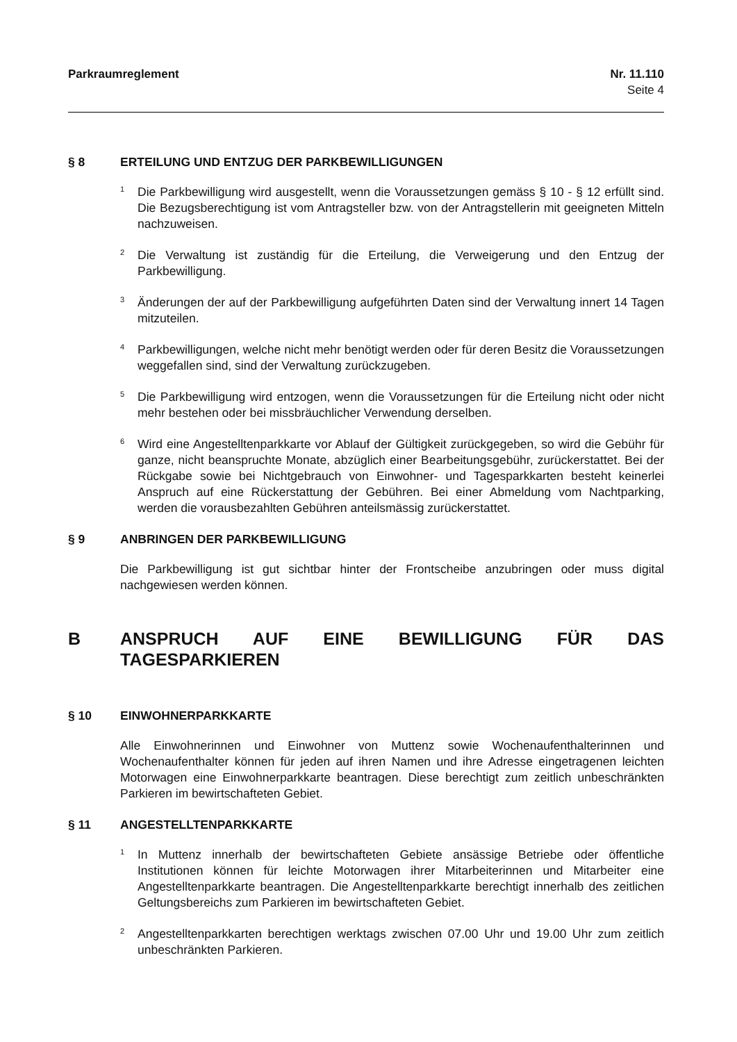Parkraumreglement Nr. 11.110
Seite 4
§ 8 ERTEILUNG UND ENTZUG DER PARKBEWILLIGUNGEN
<sup>1</sup>
Die Parkbewilligung wird ausgestellt, wenn die Voraussetzungen gemäss § 10 - § 12 erfüllt sind. Die Bezugsberechtigung ist vom Antragsteller bzw. von der Antragstellerin mit geeigneten Mitteln nachzuweisen.
<sup>2</sup>
Die Verwaltung ist zuständig für die Erteilung, die Verweigerung und den Entzug der Parkbewilligung.
<sup>3</sup>
Änderungen der auf der Parkbewilligung aufgeführten Daten sind der Verwaltung innert 14 Tagen mitzuteilen.
<sup>4</sup>
Parkbewilligungen, welche nicht mehr benötigt werden oder für deren Besitz die Voraussetzungen weggefallen sind, sind der Verwaltung zurückzugeben.
<sup>5</sup>
Die Parkbewilligung wird entzogen, wenn die Voraussetzungen für die Erteilung nicht oder nicht mehr bestehen oder bei missbräuchlicher Verwendung derselben.
<sup>6</sup>
Wird eine Angestelltenparkkarte vor Ablauf der Gültigkeit zurückgegeben, so wird die Gebühr für ganze, nicht beanspruchte Monate, abzüglich einer Bearbeitungsgebühr, zurückerstattet. Bei der Rückgabe sowie bei Nichtgebrauch von Einwohner- und Tagesparkkarten besteht keinerlei Anspruch auf eine Rückerstattung der Gebühren. Bei einer Abmeldung vom Nachtparking, werden die vorausbezahlten Gebühren anteilsmässig zurückerstattet.
§ 9 ANBRINGEN DER PARKBEWILLIGUNG
Die Parkbewilligung ist gut sichtbar hinter der Frontscheibe anzubringen oder muss digital nachgewiesen werden können.
B ANSPRUCH AUF EINE BEWILLIGUNG FÜR DAS TAGESPARKIEREN
§ 10 EINWOHNERPARKKARTE
Alle Einwohnerinnen und Einwohner von Muttenz sowie Wochenaufenthalterinnen und Wochenaufenthalter können für jeden auf ihren Namen und ihre Adresse eingetragenen leichten Motorwagen eine Einwohnerparkkarte beantragen. Diese berechtigt zum zeitlich unbeschränkten Parkieren im bewirtschafteten Gebiet.
§ 11 ANGESTELLTENPARKKARTE
<sup>1</sup>
In Muttenz innerhalb der bewirtschafteten Gebiete ansässige Betriebe oder öffentliche Institutionen können für leichte Motorwagen ihrer Mitarbeiterinnen und Mitarbeiter eine Angestelltenparkkarte beantragen. Die Angestelltenparkkarte berechtigt innerhalb des zeitlichen Geltungsbereichs zum Parkieren im bewirtschafteten Gebiet.
<sup>2</sup>
Angestelltenparkkarten berechtigen werktags zwischen 07.00 Uhr und 19.00 Uhr zum zeitlich unbeschränkten Parkieren.